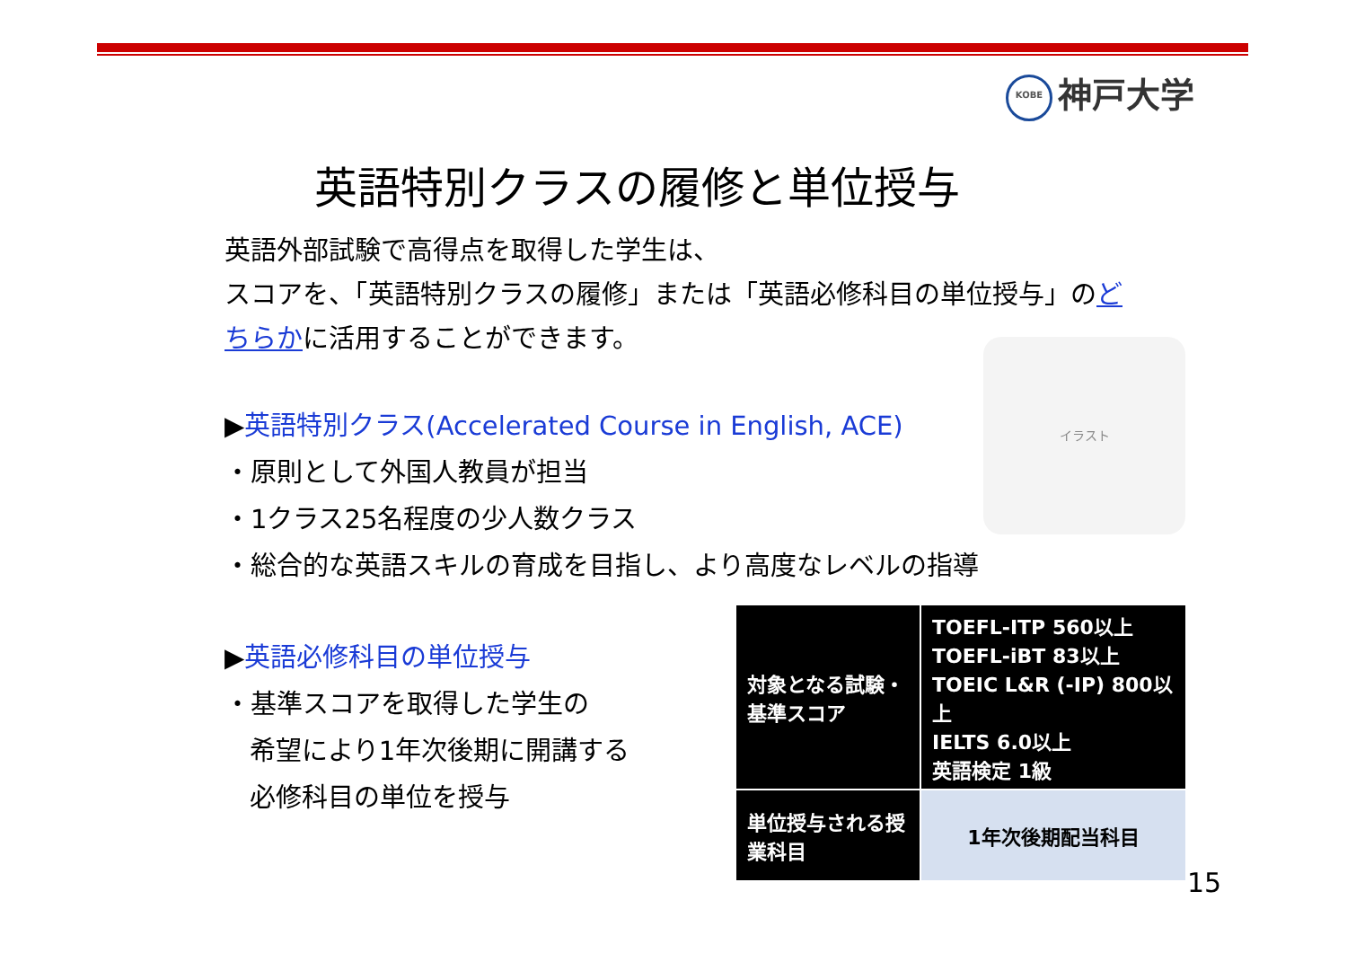KOBE 神戸大学
英語特別クラスの履修と単位授与
英語外部試験で高得点を取得した学生は、
スコアを、「英語特別クラスの履修」または「英語必修科目の単位授与」のどちらかに活用することができます。
▶英語特別クラス(Accelerated Course in English, ACE)
・原則として外国人教員が担当
・1クラス25名程度の少人数クラス
・総合的な英語スキルの育成を目指し、より高度なレベルの指導
イラスト
▶英語必修科目の単位授与
・基準スコアを取得した学生の
希望により1年次後期に開講する
必修科目の単位を授与
| 対象となる試験・基準スコア | TOEFL-ITP 560以上 TOEFL-iBT 83以上 TOEIC L&R (-IP) 800以上 IELTS 6.0以上 英語検定 1級 |
| 単位授与される授業科目 | 1年次後期配当科目 |
15